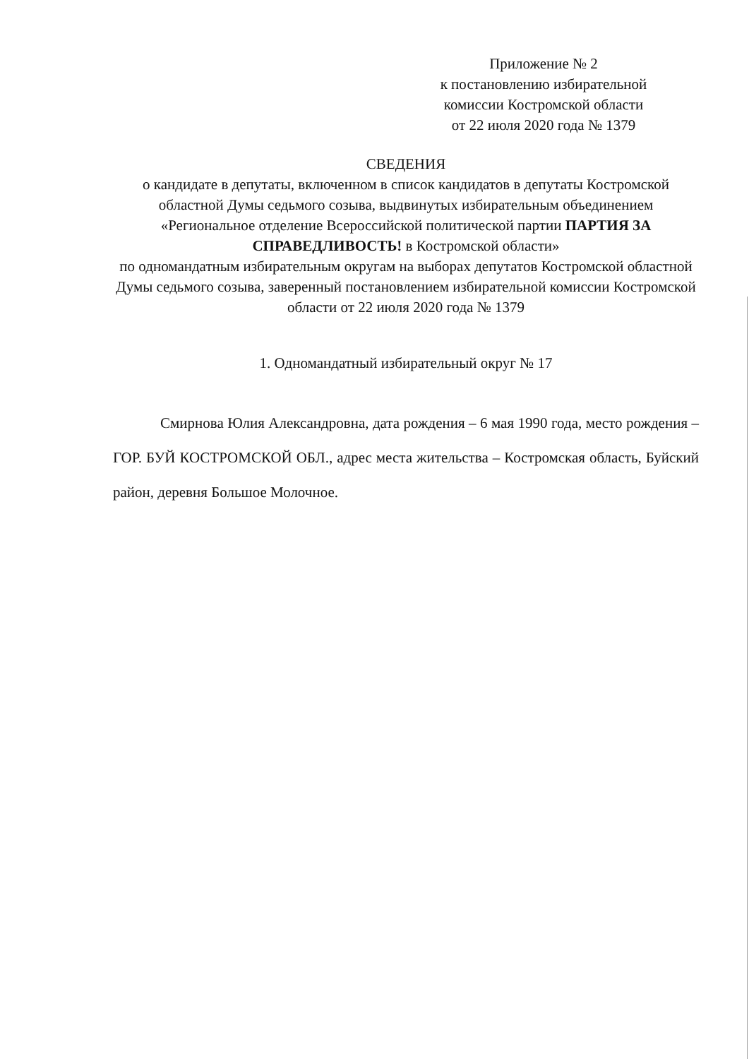Приложение № 2
к постановлению избирательной
комиссии Костромской области
от 22 июля 2020 года № 1379
СВЕДЕНИЯ
о кандидате в депутаты, включенном в список кандидатов в депутаты Костромской областной Думы седьмого созыва, выдвинутых избирательным объединением «Региональное отделение Всероссийской политической партии ПАРТИЯ ЗА СПРАВЕДЛИВОСТЬ! в Костромской области»
по одномандатным избирательным округам на выборах депутатов Костромской областной Думы седьмого созыва, заверенный постановлением избирательной комиссии Костромской области от 22 июля 2020 года № 1379
1. Одномандатный избирательный округ № 17
Смирнова Юлия Александровна, дата рождения – 6 мая 1990 года, место рождения – ГОР. БУЙ КОСТРОМСКОЙ ОБЛ., адрес места жительства – Костромская область, Буйский район, деревня Большое Молочное.